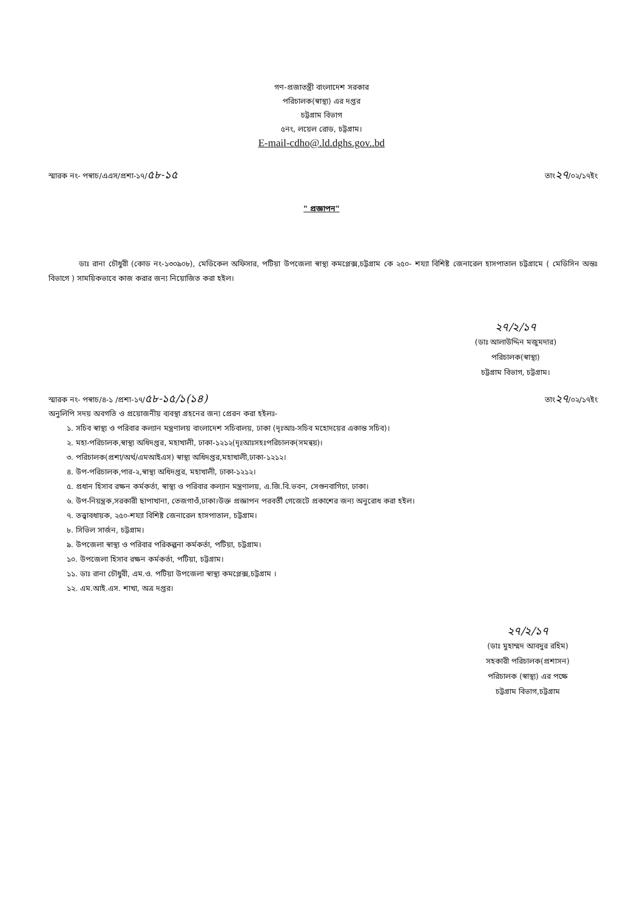গণ-প্রজাতন্ত্রী বাংলাদেশ সরকার
পরিচালক(স্বাস্থ্য) এর দপ্তর
চট্টগ্রাম বিভাগ
৫নং, লয়েল রোড, চট্টগ্রাম।
E-mail-cdho@.ld.dghs.gov..bd
স্মারক নং- পস্বাচ/এএস/প্রশা-১৭/৫৮-১৫ তাং২৭/০২/১৭ইং
" প্রজ্ঞাপন"
ডাঃ রানা চৌধুরী (কোড নং-১৩০৯০৮), মেডিকেল অফিসার, পটিয়া উপজেলা স্বাস্থ্য কমপ্লেক্স,চট্টগ্রাম কে ২৫০- শয্যা বিশিষ্ট জেনারেল হাসপাতাল চট্টগ্রামে ( মেডিসিন অন্তঃ বিভাগে ) সাময়িকভাবে কাজ করার জন্য নিয়োজিত করা হইল।
২৭/২/১৭
(ডাঃ আলাউদ্দিন মজুমদার)
পরিচালক(স্বাস্থ্য)
চট্টগ্রাম বিভাগ, চট্টগ্রাম।
স্মারক নং- পস্বাচ/৪-১ /প্রশা-১৭/৫৮-১৫/১(১৪) তাং২৭/০২/১৭ইং
অনুলিপি সদয় অবগতি ও প্রয়োজনীয় ব্যবস্থা গ্রহনের জন্য প্রেরন করা হইলঃ-
১. সচিব স্বাস্থ্য ও পরিবার কল্যান মন্ত্রণালয় বাংলাদেশ সচিবালয়, ঢাকা (দৃঃআঃ-সচিব মহোদয়ের একান্ত সচিব)।
২. মহা-পরিচালক,স্বাস্থ্য অধিদপ্তর, মহাখালী, ঢাকা-১২১২(দৃঃআঃসহঃপরিচালক(সমন্বয়)।
৩. পরিচালক(প্রশা/অর্থ/এমআইএস) স্বাস্থ্য অধিদপ্তর,মহাখালী,ঢাকা-১২১২।
৪. উপ-পরিচালক,পার-২,স্বাস্থ্য অধিদপ্তর, মহাখালী, ঢাকা-১২১২।
৫. প্রধান হিসাব রক্ষন কর্মকর্তা, স্বাস্থ্য ও পরিবার কল্যান মন্ত্রণালয়, এ.জি.বি.ভবন, সেগুনবাগিচা, ঢাকা।
৬. উপ-নিয়ন্ত্রক,সরকারী ছাপাখানা, তেজগাওঁ,ঢাকা।উক্ত প্রজ্ঞাপন পরবর্তী গেজেটে প্রকাশের জন্য অনুরোধ করা হইল।
৭. তত্ত্বাবধায়ক, ২৫০-শয্যা বিশিষ্ট জেনারেল হাসপাতাল, চট্টগ্রাম।
৮. সিভিল সার্জন, চট্টগ্রাম।
৯. উপজেলা স্বাস্থ্য ও পরিবার পরিকল্পনা কর্মকর্তা, পটিয়া, চট্টগ্রাম।
১০. উপজেলা হিসাব রক্ষন কর্মকর্তা, পটিয়া, চট্টগ্রাম।
১১. ডাঃ রানা চৌধুরী, এম.ও. পটিয়া উপজেলা স্বাস্থ্য কমপ্লেক্স,চট্টগ্রাম ।
১২. এম.আই.এস. শাখা, অত্র দপ্তর।
২৭/২/১৭
(ডাঃ মুহাম্মদ আবদুর রহিম)
সহকারী পরিচালক(প্রশাসন)
পরিচালক (স্বাস্থ্য) এর পক্ষে
চট্টগ্রাম বিভাগ,চট্টগ্রাম